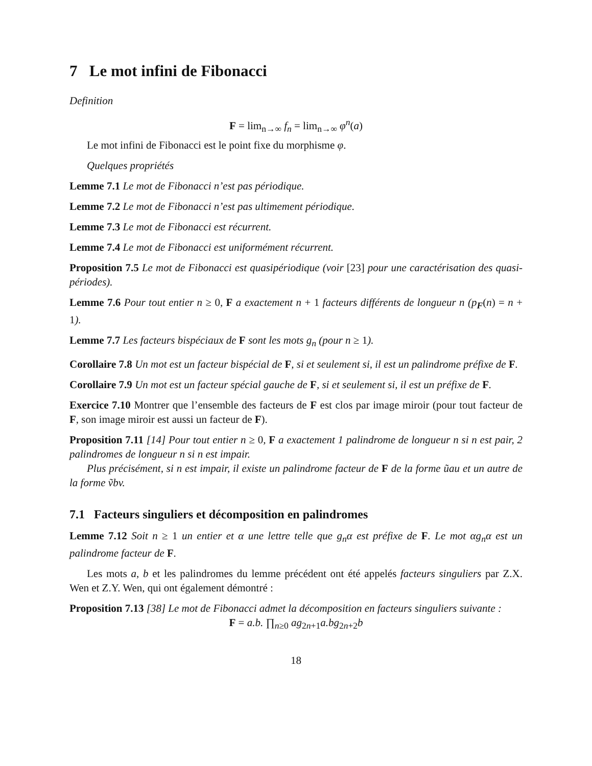7 Le mot infini de Fibonacci
Definition
F = lim<sub>n→∞</sub> f<sub>n</sub> = lim<sub>n→∞</sub> φ<sup>n</sup>(a)
Le mot infini de Fibonacci est le point fixe du morphisme φ.
Quelques propriétés
Lemme 7.1 Le mot de Fibonacci n’est pas périodique.
Lemme 7.2 Le mot de Fibonacci n’est pas ultimement périodique.
Lemme 7.3 Le mot de Fibonacci est récurrent.
Lemme 7.4 Le mot de Fibonacci est uniformément récurrent.
Proposition 7.5 Le mot de Fibonacci est quasipériodique (voir [23] pour une caractérisation des quasi-périodes).
Lemme 7.6 Pour tout entier n ≥ 0, F a exactement n + 1 facteurs différents de longueur n (p<sub>F</sub>(n) = n + 1).
Lemme 7.7 Les facteurs bispéciaux de F sont les mots g<sub>n</sub> (pour n ≥ 1).
Corollaire 7.8 Un mot est un facteur bispécial de F, si et seulement si, il est un palindrome préfixe de F.
Corollaire 7.9 Un mot est un facteur spécial gauche de F, si et seulement si, il est un préfixe de F.
Exercice 7.10 Montrer que l’ensemble des facteurs de F est clos par image miroir (pour tout facteur de F, son image miroir est aussi un facteur de F).
Proposition 7.11 [14] Pour tout entier n ≥ 0, F a exactement 1 palindrome de longueur n si n est pair, 2 palindromes de longueur n si n est impair.
Plus précisément, si n est impair, il existe un palindrome facteur de F de la forme ũau et un autre de la forme ṽbv.
7.1 Facteurs singuliers et décomposition en palindromes
Lemme 7.12 Soit n ≥ 1 un entier et α une lettre telle que g<sub>n</sub>α est préfixe de F. Le mot αg<sub>n</sub>α est un palindrome facteur de F.
Les mots a, b et les palindromes du lemme précédent ont été appelés facteurs singuliers par Z.X. Wen et Z.Y. Wen, qui ont également démontré :
Proposition 7.13 [38] Le mot de Fibonacci admet la décomposition en facteurs singuliers suivante :
F = a.b. ∏<sub>n≥0</sub> ag<sub>2n+1</sub>a.bg<sub>2n+2</sub>b
18